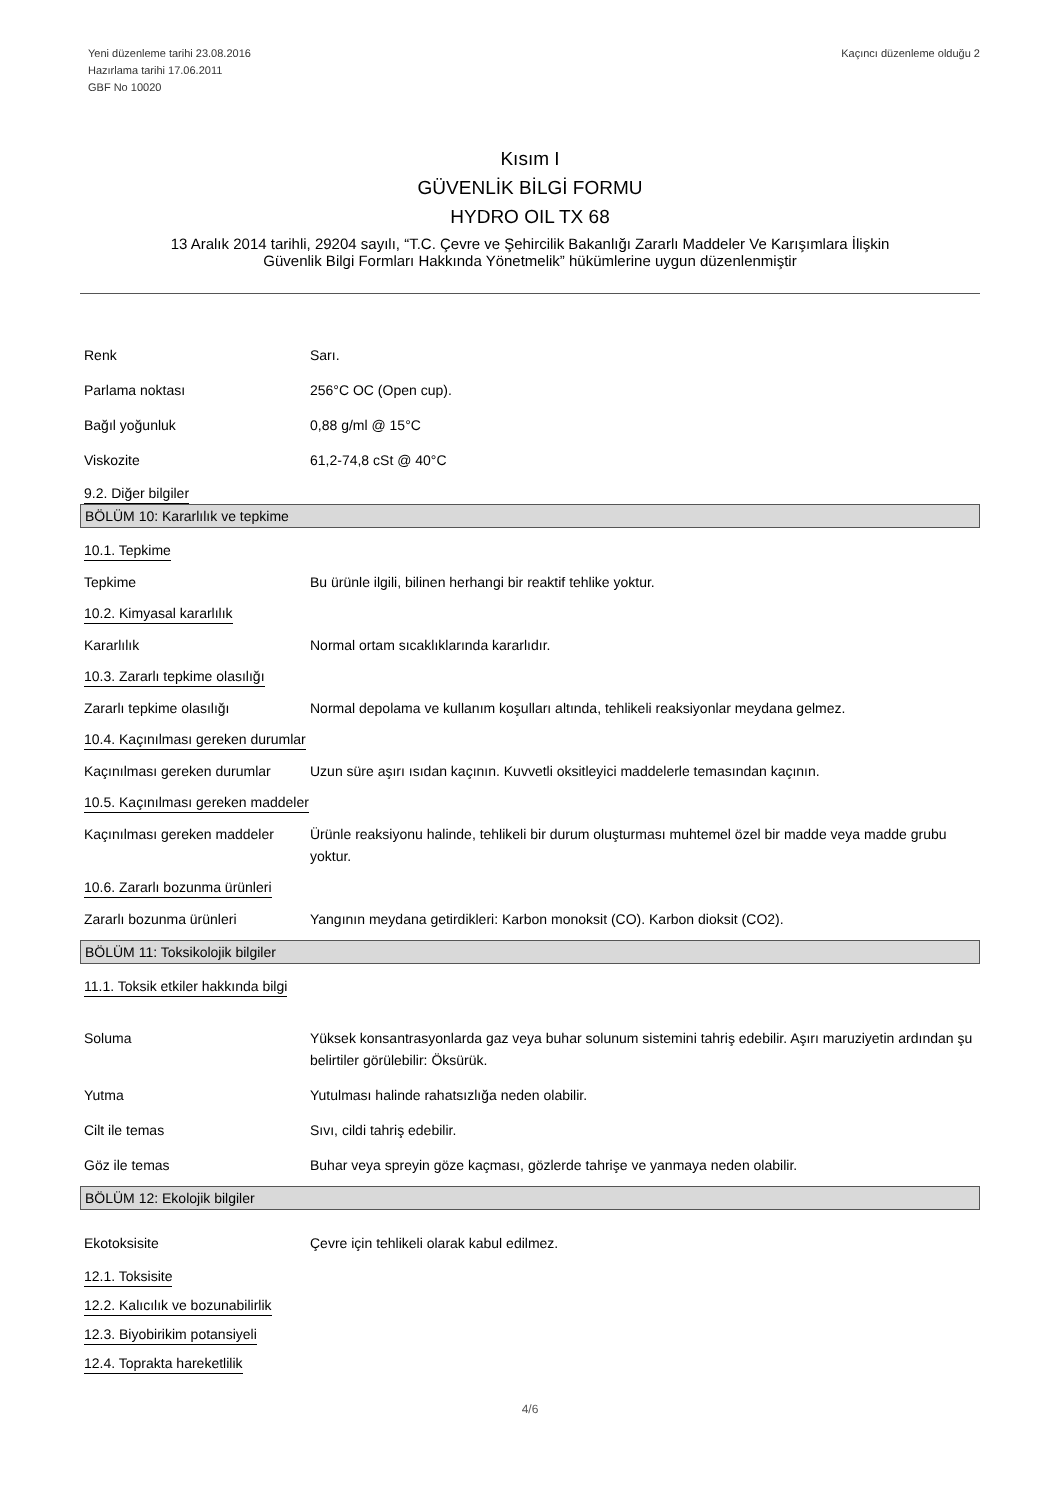Yeni düzenleme tarihi 23.08.2016
Hazırlama tarihi 17.06.2011
GBF No 10020
Kaçıncı düzenleme olduğu 2
Kısım I
GÜVENLİK BİLGİ FORMU
HYDRO OIL TX 68
13 Aralık 2014 tarihli, 29204 sayılı, “T.C. Çevre ve Şehircilik Bakanlığı Zararlı Maddeler Ve Karışımlara İlişkin
Güvenlik Bilgi Formları Hakkında Yönetmelik” hükümlerine uygun düzenlenmiştir
Renk Sarı.
Parlama noktası 256°C OC (Open cup).
Bağıl yoğunluk 0,88 g/ml @ 15°C
Viskozite 61,2-74,8 cSt @ 40°C
9.2. Diğer bilgiler
BÖLÜM 10: Kararlılık ve tepkime
10.1. Tepkime
Tepkime Bu ürünle ilgili, bilinen herhangi bir reaktif tehlike yoktur.
10.2. Kimyasal kararlılık
Kararlılık Normal ortam sıcaklıklarında kararlıdır.
10.3. Zararlı tepkime olasılığı
Zararlı tepkime olasılığı Normal depolama ve kullanım koşulları altında, tehlikeli reaksiyonlar meydana gelmez.
10.4. Kaçınılması gereken durumlar
Kaçınılması gereken durumlar
Uzun süre aşırı ısıdan kaçının. Kuvvetli oksitleyici maddelerle temasından kaçının.
10.5. Kaçınılması gereken maddeler
Kaçınılması gereken maddeler
Ürünle reaksiyonu halinde, tehlikeli bir durum oluşturması muhtemel özel bir madde veya madde grubu yoktur.
10.6. Zararlı bozunma ürünleri
Zararlı bozunma ürünleri Yangının meydana getirdikleri: Karbon monoksit (CO). Karbon dioksit (CO2).
BÖLÜM 11: Toksikolojik bilgiler
11.1. Toksik etkiler hakkında bilgi
Soluma Yüksek konsantrasyonlarda gaz veya buhar solunum sistemini tahriş edebilir. Aşırı maruziyetin ardından şu belirtiler görülebilir: Öksürük.
Yutma Yutulması halinde rahatsızlığa neden olabilir.
Cilt ile temas Sıvı, cildi tahriş edebilir.
Göz ile temas Buhar veya spreyin göze kaçması, gözlerde tahrişe ve yanmaya neden olabilir.
BÖLÜM 12: Ekolojik bilgiler
Ekotoksisite Çevre için tehlikeli olarak kabul edilmez.
12.1. Toksisite
12.2. Kalıcılık ve bozunabilirlik
12.3. Biyobirikim potansiyeli 12.4. Toprakta hareketlilik
4/6